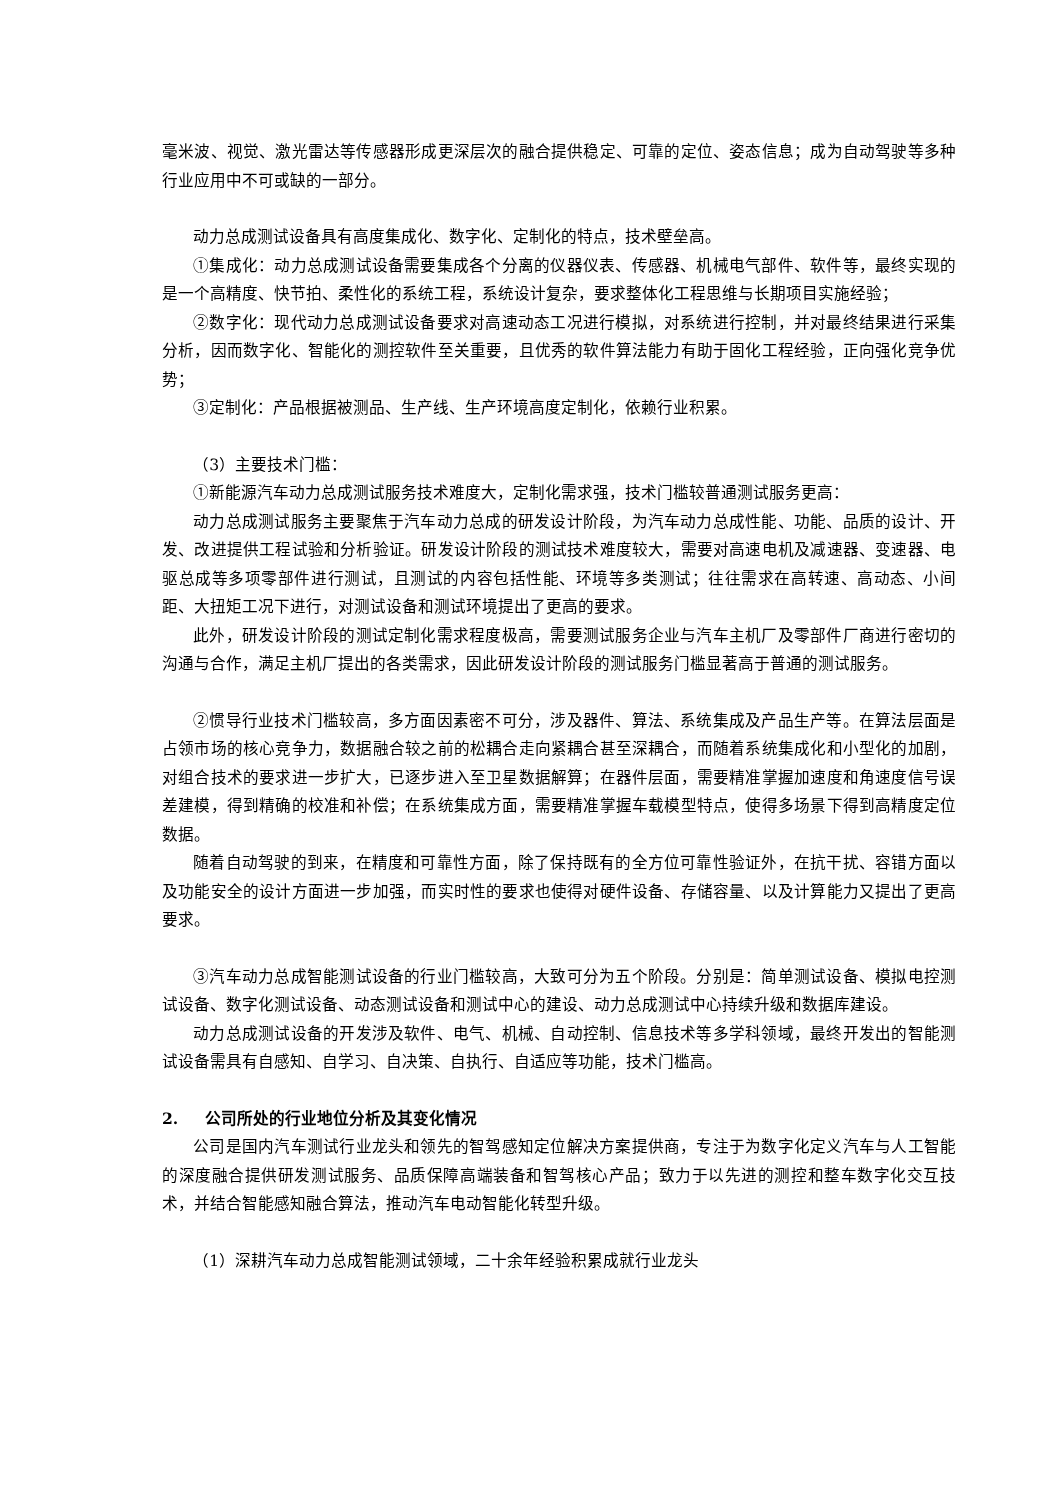毫米波、视觉、激光雷达等传感器形成更深层次的融合提供稳定、可靠的定位、姿态信息；成为自动驾驶等多种行业应用中不可或缺的一部分。
动力总成测试设备具有高度集成化、数字化、定制化的特点，技术壁垒高。
①集成化：动力总成测试设备需要集成各个分离的仪器仪表、传感器、机械电气部件、软件等，最终实现的是一个高精度、快节拍、柔性化的系统工程，系统设计复杂，要求整体化工程思维与长期项目实施经验；
②数字化：现代动力总成测试设备要求对高速动态工况进行模拟，对系统进行控制，并对最终结果进行采集分析，因而数字化、智能化的测控软件至关重要，且优秀的软件算法能力有助于固化工程经验，正向强化竞争优势；
③定制化：产品根据被测品、生产线、生产环境高度定制化，依赖行业积累。
（3）主要技术门槛：
①新能源汽车动力总成测试服务技术难度大，定制化需求强，技术门槛较普通测试服务更高：
动力总成测试服务主要聚焦于汽车动力总成的研发设计阶段，为汽车动力总成性能、功能、品质的设计、开发、改进提供工程试验和分析验证。研发设计阶段的测试技术难度较大，需要对高速电机及减速器、变速器、电驱总成等多项零部件进行测试，且测试的内容包括性能、环境等多类测试；往往需求在高转速、高动态、小间距、大扭矩工况下进行，对测试设备和测试环境提出了更高的要求。
此外，研发设计阶段的测试定制化需求程度极高，需要测试服务企业与汽车主机厂及零部件厂商进行密切的沟通与合作，满足主机厂提出的各类需求，因此研发设计阶段的测试服务门槛显著高于普通的测试服务。
②惯导行业技术门槛较高，多方面因素密不可分，涉及器件、算法、系统集成及产品生产等。在算法层面是占领市场的核心竞争力，数据融合较之前的松耦合走向紧耦合甚至深耦合，而随着系统集成化和小型化的加剧，对组合技术的要求进一步扩大，已逐步进入至卫星数据解算；在器件层面，需要精准掌握加速度和角速度信号误差建模，得到精确的校准和补偿；在系统集成方面，需要精准掌握车载模型特点，使得多场景下得到高精度定位数据。
随着自动驾驶的到来，在精度和可靠性方面，除了保持既有的全方位可靠性验证外，在抗干扰、容错方面以及功能安全的设计方面进一步加强，而实时性的要求也使得对硬件设备、存储容量、以及计算能力又提出了更高要求。
③汽车动力总成智能测试设备的行业门槛较高，大致可分为五个阶段。分别是：简单测试设备、模拟电控测试设备、数字化测试设备、动态测试设备和测试中心的建设、动力总成测试中心持续升级和数据库建设。
动力总成测试设备的开发涉及软件、电气、机械、自动控制、信息技术等多学科领域，最终开发出的智能测试设备需具有自感知、自学习、自决策、自执行、自适应等功能，技术门槛高。
2. 公司所处的行业地位分析及其变化情况
公司是国内汽车测试行业龙头和领先的智驾感知定位解决方案提供商，专注于为数字化定义汽车与人工智能的深度融合提供研发测试服务、品质保障高端装备和智驾核心产品；致力于以先进的测控和整车数字化交互技术，并结合智能感知融合算法，推动汽车电动智能化转型升级。
（1）深耕汽车动力总成智能测试领域，二十余年经验积累成就行业龙头